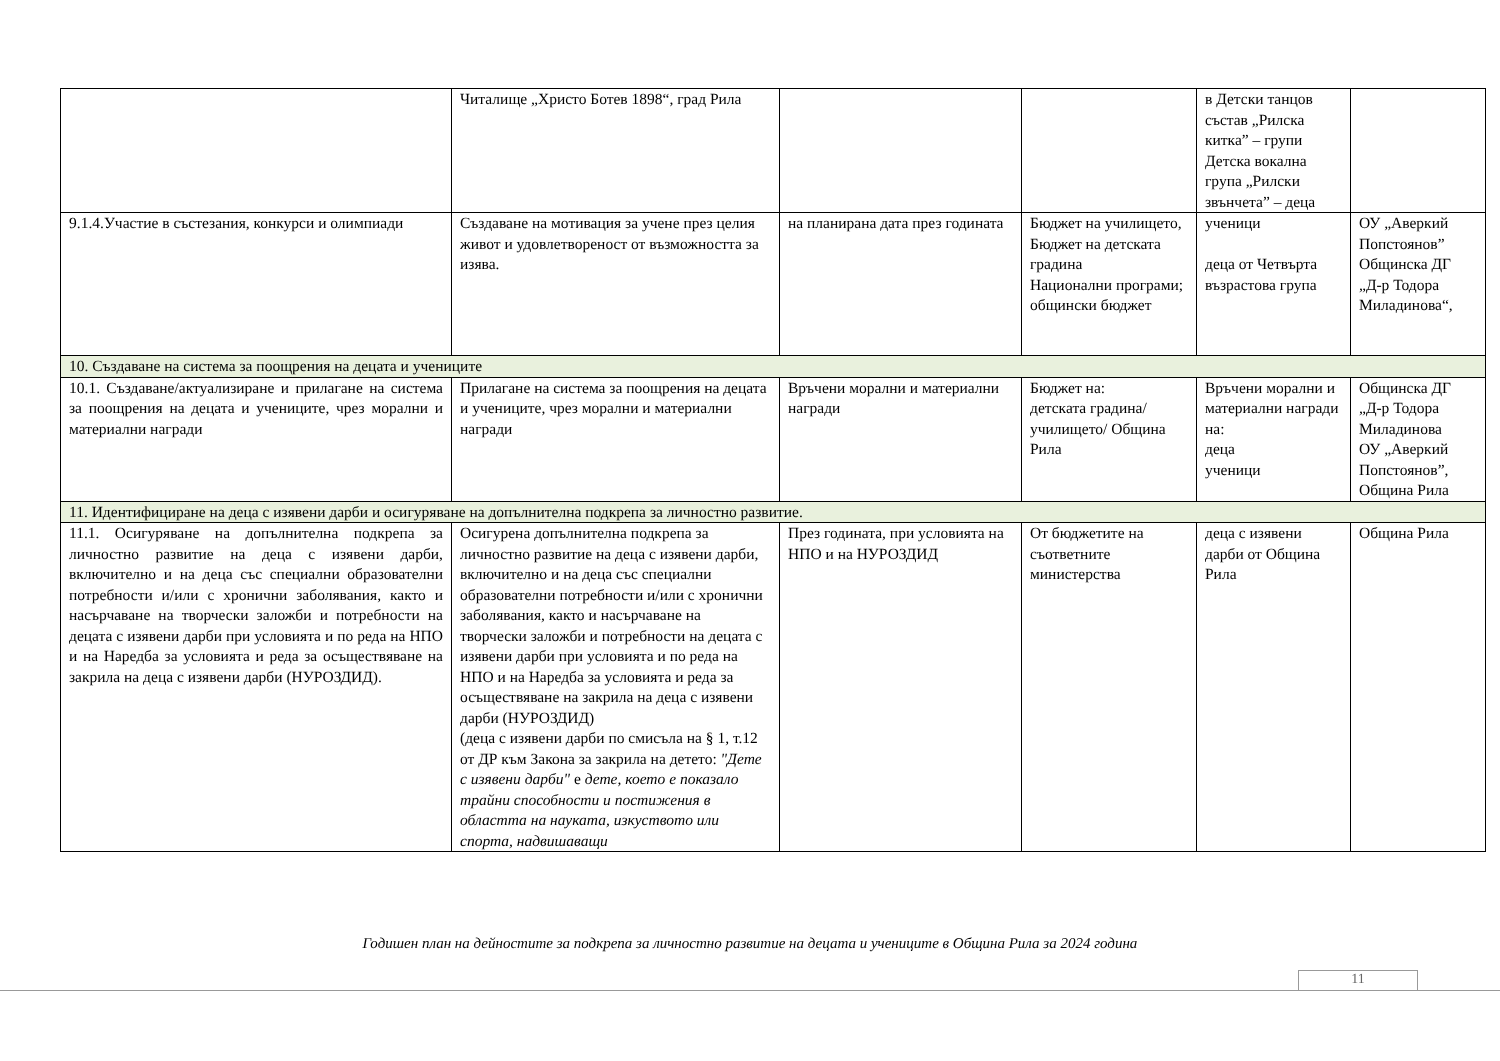| | Читалище „Христо Ботев 1898“, град Рила | | | в Детски танцов състав „Рилска китка” – групи Детска вокална група „Рилски звънчета” – деца | |
| 9.1.4.Участие в състезания, конкурси и олимпиади | Създаване на мотивация за учене през целия живот и удовлетвореност от възможността за изява. | на планирана дата през годината | Бюджет на училището, Бюджет на детската градина Национални програми; общински бюджет | ученици деца от Четвърта възрастова група | ОУ „Аверкий Попстоянов” Общинска ДГ „Д-р Тодора Миладинова“, |
| 10. Създаване на система за поощрения на децата и учениците | | | | | |
| 10.1. Създаване/актуализиране и прилагане на система за поощрения на децата и учениците, чрез морални и материални награди | Прилагане на система за поощрения на децата и учениците, чрез морални и материални награди | Връчени морални и материални награди | Бюджет на: детската градина/училището/ Община Рила | Връчени морални и материални награди на: деца ученици | Общинска ДГ „Д-р Тодора Миладинова ОУ „Аверкий Попстоянов”, Община Рила |
| 11. Идентифициране на деца с изявени дарби и осигуряване на допълнителна подкрепа за личностно развитие. | | | | | |
| 11.1. Осигуряване на допълнителна подкрепа за личностно развитие на деца с изявени дарби, включително и на деца със специални образователни потребности и/или с хронични заболявания, както и насърчаване на творчески заложби и потребности на децата с изявени дарби при условията и по реда на НПО и на Наредба за условията и реда за осъществяване на закрила на деца с изявени дарби (НУРОЗДИД). | Осигурена допълнителна подкрепа за личностно развитие на деца с изявени дарби, включително и на деца със специални образователни потребности и/или с хронични заболявания, както и насърчаване на творчески заложби и потребности на децата с изявени дарби при условията и по реда на НПО и на Наредба за условията и реда за осъществяване на закрила на деца с изявени дарби (НУРОЗДИД) (деца с изявени дарби по смисъла на § 1, т.12 от ДР към Закона за закрила на детето: "Дете с изявени дарби" е дете, което е показало трайни способности и постижения в областта на науката, изкуството или спорта, надвишаващи | През годината, при условията на НПО и на НУРОЗДИД | От бюджетите на съответните министерства | деца с изявени дарби от Община Рила | Община Рила |
Годишен план на дейностите за подкрепа за личностно развитие на децата и учениците в Община Рила за 2024 година
11